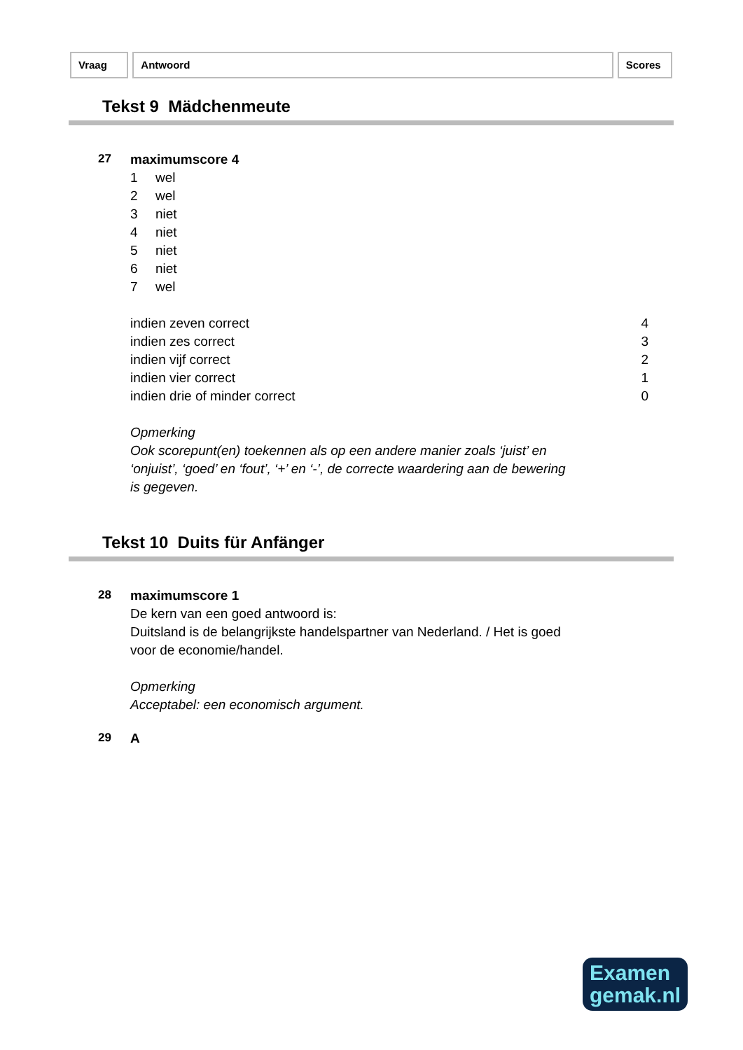Vraag Antwoord Scores
Tekst 9 Mädchenmeute
27
maximumscore 4
1 wel
2 wel
3 niet
4 niet
5 niet
6 niet
7 wel
| indien zeven correct | 4 |
| indien zes correct | 3 |
| indien vijf correct | 2 |
| indien vier correct | 1 |
| indien drie of minder correct | 0 |
Opmerking
Ook scorepunt(en) toekennen als op een andere manier zoals ‘juist’ en
‘onjuist’, ‘goed’ en ‘fout’, ‘+’ en ‘-’, de correcte waardering aan de bewering
is gegeven.
Tekst 10 Duits für Anfänger
28
maximumscore 1
De kern van een goed antwoord is:
Duitsland is de belangrijkste handelspartner van Nederland. / Het is goed
voor de economie/handel.
Opmerking
Acceptabel: een economisch argument.
29
A
Examen
gemak.nl